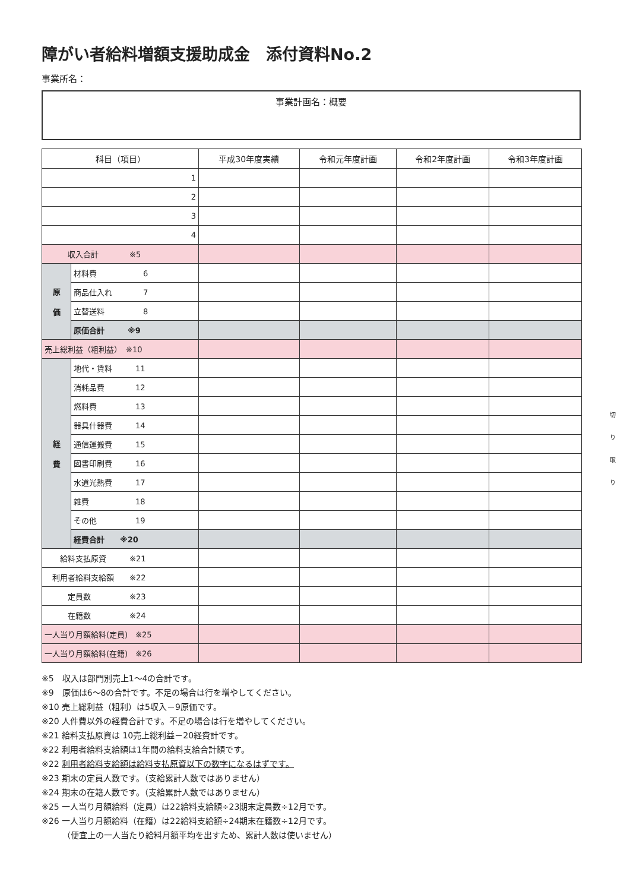障がい者給料増額支援助成金　添付資料No.2
事業所名：
事業計画名：概要
| 科目（項目） | | 平成30年度実績 | 令和元年度計画 | 令和2年度計画 | 令和3年度計画 |
| --- | --- | --- | --- | --- | --- |
| 1 | | | | | |
| 2 | | | | | |
| 3 | | | | | |
| 4 | | | | | |
| 収入合計 ※5 | | | | | |
| 原 価 | 材料費 6 | | | | |
| | 商品仕入れ 7 | | | | |
| | 立替送料 8 | | | | |
| | 原価合計 ※9 | | | | |
| 売上総利益（粗利益） ※10 | | | | | |
| 経 費 | 地代・賃料 11 | | | | |
| | 消耗品費 12 | | | | |
| | 燃料費 13 | | | | |
| | 器具什器費 14 | | | | |
| | 通信運搬費 15 | | | | |
| | 図書印刷費 16 | | | | |
| | 水道光熱費 17 | | | | |
| | 雑費 18 | | | | |
| | その他 19 | | | | |
| | 経費合計 ※20 | | | | |
| 給料支払原資 ※21 | | | | | |
| 利用者給料支給額 ※22 | | | | | |
| 定員数 ※23 | | | | | |
| 在籍数 ※24 | | | | | |
| 一人当り月額給料(定員) ※25 | | | | | |
| 一人当り月額給料(在籍) ※26 | | | | | |
※5　収入は部門別売上1～4の合計です。
※9　原価は6～8の合計です。不足の場合は行を増やしてください。
※10 売上総利益（粗利）は5収入－9原価です。
※20 人件費以外の経費合計です。不足の場合は行を増やしてください。
※21 給料支払原資は 10売上総利益－20経費計です。
※22 利用者給料支給額は1年間の給料支給合計額です。
※22 利用者給料支給額は給料支払原資以下の数字になるはずです。
※23 期末の定員人数です。（支給累計人数ではありません）
※24 期末の在籍人数です。（支給累計人数ではありません）
※25 一人当り月額給料（定員）は22給料支給額÷23期末定員数÷12月です。
※26 一人当り月額給料（在籍）は22給料支給額÷24期末在籍数÷12月です。
　　　（便宜上の一人当たり給料月額平均を出すため、累計人数は使いません）
切
り
取
り